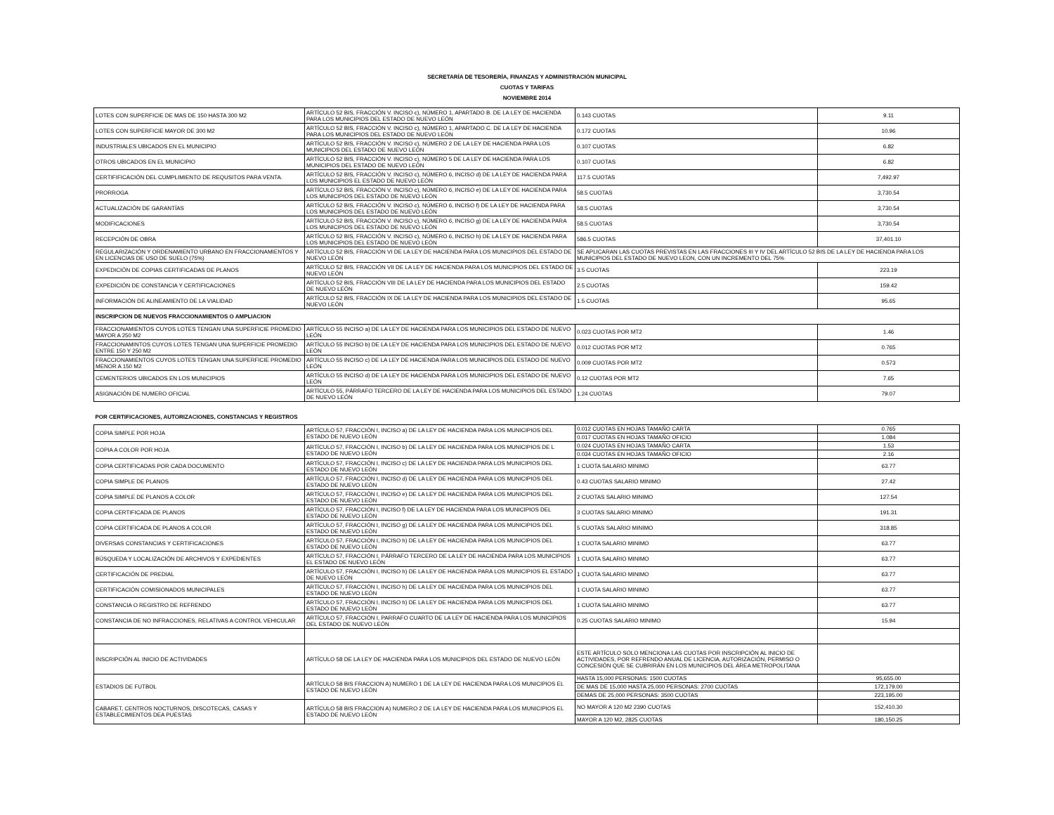SECRETARÍA DE TESORERÍA, FINANZAS Y ADMINISTRACIÓN MUNICIPAL
CUOTAS Y TARIFAS
NOVIEMBRE 2014
| LOTES CON SUPERFICIE DE MAS DE 150 HASTA 300 M2 | ARTÍCULO 52 BIS, FRACCIÓN V. INCISO c), NÚMERO 1, APARTADO B. DE LA LEY DE HACIENDA PARA LOS MUNICIPIOS DEL ESTADO DE NUEVO LEÓN | 0.143 CUOTAS | 9.11 |
| LOTES CON SUPERFICIE MAYOR DE 300 M2 | ARTÍCULO 52 BIS, FRACCIÓN V. INCISO c), NÚMERO 1, APARTADO C. DE LA LEY DE HACIENDA PARA LOS MUNICIPIOS DEL ESTADO DE NUEVO LEÓN | 0.172 CUOTAS | 10.96 |
| INDUSTRIALES UBICADOS EN EL MUNICIPIO | ARTÍCULO 52 BIS, FRACCIÓN V. INCISO c), NÚMERO 2 DE LA LEY DE HACIENDA PARA LOS MUNICIPIOS DEL ESTADO DE NUEVO LEÓN | 0.107 CUOTAS | 6.82 |
| OTROS UBICADOS EN EL MUNICIPIO | ARTÍCULO 52 BIS, FRACCIÓN V. INCISO c), NÚMERO 5 DE LA LEY DE HACIENDA PARA LOS MUNICIPIOS DEL ESTADO DE NUEVO LEÓN | 0.107 CUOTAS | 6.82 |
| CERTIFIFICACIÓN DEL CUMPLIMIENTO DE REQUSITOS PARA VENTA. | ARTÍCULO 52 BIS, FRACCIÓN V. INCISO c), NÚMERO 6, INCISO d) DE LA LEY DE HACIENDA PARA LOS MUNICIPIOS EL ESTADO DE NUEVO LEÓN | 117.5 CUOTAS | 7,492.97 |
| PRORROGA | ARTÍCULO 52 BIS, FRACCIÓN V. INCISO c), NÚMERO 6, INCISO e) DE LA LEY DE HACIENDA PARA LOS MUNICIPIOS DEL ESTADO DE NUEVO LEÓN | 58.5 CUOTAS | 3,730.54 |
| ACTUALIZACIÓN DE GARANTÍAS | ARTÍCULO 52 BIS, FRACCIÓN V. INCISO c), NÚMERO 6, INCISO f) DE LA LEY DE HACIENDA PARA LOS MUNICIPIOS DEL ESTADO DE NUEVO LEÓN | 58.5 CUOTAS | 3,730.54 |
| MODIFICACIONES | ARTÍCULO 52 BIS, FRACCIÓN V. INCISO c), NÚMERO 6, INCISO g) DE LA LEY DE HACIENDA PARA LOS MUNICIPIOS DEL ESTADO DE NUEVO LEÓN | 58.5 CUOTAS | 3,730.54 |
| RECEPCIÓN DE OBRA | ARTÍCULO 52 BIS, FRACCIÓN V. INCISO c), NÚMERO 6, INCISO h) DE LA LEY DE HACIENDA PARA LOS MUNICIPIOS DEL ESTADO DE NUEVO LEÓN | 586.5 CUOTAS | 37,401.10 |
| REGULARIZACIÓN Y ORDENAMIENTO URBANO EN FRACCIONAMIENTOS Y EN LICENCIAS DE USO DE SUELO (75%) | ARTÍCULO 52 BIS, FRACCIÓN VI DE LA LEY DE HACIENDA PARA LOS MUNICIPIOS DEL ESTADO DE NUEVO LEÓN | SE APLICARAN LAS CUOTAS PREVISTAS EN LAS FRACCIONES III Y IV DEL ARTÍCULO 52 BIS DE LA LEY DE HACIENDA PARA LOS MUNICIPIOS DEL ESTADO DE NUEVO LEON, CON UN INCREMENTO DEL 75% | |
| EXPEDICIÓN DE COPIAS CERTIFICADAS DE PLANOS | ARTÍCULO 52 BIS, FRACCIÓN VII DE LA LEY DE HACIENDA PARA LOS MUNICIPIOS DEL ESTADO DE NUEVO LEÓN | 3.5 CUOTAS | 223.19 |
| EXPEDICIÓN DE CONSTANCIA Y CERTIFICACIONES | ARTÍCULO 52 BIS, FRACCIÓN VIII DE LA LEY DE HACIENDA PARA LOS MUNICIPIOS DEL ESTADO DE NUEVO LEÓN | 2.5 CUOTAS | 159.42 |
| INFORMACIÓN DE ALINEAMIENTO DE LA VIALIDAD | ARTÍCULO 52 BIS, FRACCIÓN IX DE LA LEY DE HACIENDA PARA LOS MUNICIPIOS DEL ESTADO DE NUEVO LEÓN | 1.5 CUOTAS | 95.65 |
| INSCRIPCION DE NUEVOS FRACCIONAMIENTOS O AMPLIACION | | | |
| FRACCIONAMIENTOS CUYOS LOTES TENGAN UNA SUPERFICIE PROMEDIO MAYOR A 250 M2 | ARTÍCULO 55 INCISO a) DE LA LEY DE HACIENDA PARA LOS MUNICIPIOS DEL ESTADO DE NUEVO LEÓN | 0.023 CUOTAS POR MT2 | 1.46 |
| FRACCIONAMINTOS CUYOS LOTES TENGAN UNA SUPERFICIE PROMEDIO ENTRE 150 Y 250 M2 | ARTÍCULO 55 INCISO b) DE LA LEY DE HACIENDA PARA LOS MUNICIPIOS DEL ESTADO DE NUEVO LEÓN | 0.012 CUOTAS POR MT2 | 0.765 |
| FRACCIONAMIENTOS CUYOS LOTES TENGAN UNA SUPERFICIE PROMEDIO MENOR A 150 M2 | ARTÍCULO 55 INCISO c) DE LA LEY DE HACIENDA PARA LOS MUNICIPIOS DEL ESTADO DE NUEVO LEÓN | 0.009 CUOTAS POR MT2 | 0.573 |
| CEMENTERIOS UBICADOS EN LOS MUNICIPIOS | ARTÍCULO 55 INCISO d) DE LA LEY DE HACIENDA PARA LOS MUNICIPIOS DEL ESTADO DE NUEVO LEÓN | 0.12 CUOTAS POR MT2 | 7.65 |
| ASIGNACIÓN DE NUMERO OFICIAL | ARTÍCULO 55, PÁRRAFO TERCERO DE LA LEY DE HACIENDA PARA LOS MUNICIPIOS DEL ESTADO DE NUEVO LEÓN | 1.24 CUOTAS | 79.07 |
| POR CERTIFICACIONES, AUTORIZACIONES, CONSTANCIAS Y REGISTROS | | | |
| COPIA SIMPLE POR HOJA | ARTÍCULO 57, FRACCIÓN I, INCISO a) DE LA LEY DE HACIENDA PARA LOS MUNICIPIOS DEL ESTADO DE NUEVO LEÓN | 0.012 CUOTAS EN HOJAS TAMAÑO CARTA | 0.765 |
| | | 0.017 CUOTAS EN HOJAS TAMAÑO OFICIO | 1.084 |
| COPIA A COLOR POR HOJA | ARTÍCULO 57, FRACCIÓN I, INCISO b) DE LA LEY DE HACIENDA PARA LOS MUNICIPIOS DE L ESTADO DE NUEVO LEÓN | 0.024 CUOTAS EN HOJAS TAMAÑO CARTA | 1.53 |
| | | 0.034 CUOTAS EN HOJAS TAMAÑO OFICIO | 2.16 |
| COPIA CERTIFICADAS POR CADA DOCUMENTO | ARTÍCULO 57, FRACCIÓN I, INCISO c) DE LA LEY DE HACIENDA PARA LOS MUNICIPIOS DEL ESTADO DE NUEVO LEÓN | 1 CUOTA SALARIO MINIMO | 63.77 |
| COPIA SIMPLE DE PLANOS | ARTÍCULO 57, FRACCIÓN I, INCISO d) DE LA LEY DE HACIENDA PARA LOS MUNICIPIOS DEL ESTADO DE NUEVO LEÓN | 0.43 CUOTAS SALARIO MINIMO | 27.42 |
| COPIA SIMPLE DE PLANOS A COLOR | ARTÍCULO 57, FRACCIÓN I, INCISO e) DE LA LEY DE HACIENDA PARA LOS MUNICIPIOS DEL ESTADO DE NUEVO LEÓN | 2 CUOTAS SALARIO MINIMO | 127.54 |
| COPIA CERTIFICADA DE PLANOS | ARTÍCULO 57, FRACCIÓN I, INCISO f) DE LA LEY DE HACIENDA PARA LOS MUNICIPIOS DEL ESTADO DE NUEVO LEÓN | 3 CUOTAS SALARIO MINIMO | 191.31 |
| COPIA CERTIFICADA DE PLANOS A COLOR | ARTÍCULO 57, FRACCIÓN I, INCISO g) DE LA LEY DE HACIENDA PARA LOS MUNICIPIOS DEL ESTADO DE NUEVO LEÓN | 5 CUOTAS SALARIO MINIMO | 318.85 |
| DIVERSAS CONSTANCIAS Y CERTIFICACIONES | ARTÍCULO 57, FRACCIÓN I, INCISO h) DE LA LEY DE HACIENDA PARA LOS MUNICIPIOS DEL ESTADO DE NUEVO LEÓN | 1 CUOTA SALARIO MINIMO | 63.77 |
| BÚSQUEDA Y LOCALIZACIÓN DE ARCHIVOS Y EXPEDIENTES | ARTÍCULO 57, FRACCIÓN I, PÁRRAFO TERCERO DE LA LEY DE HACIENDA PARA LOS MUNICIPIOS EL ESTADO DE NUEVO LEÓN | 1 CUOTA SALARIO MINIMO | 63.77 |
| CERTIFICACIÓN DE PREDIAL | ARTÍCULO 57, FRACCIÓN I, INCISO h) DE LA LEY DE HACIENDA PARA LOS MUNICIPIOS EL ESTADO DE NUEVO LEÓN | 1 CUOTA SALARIO MINIMO | 63.77 |
| CERTIFICACIÓN COMISIONADOS MUNICIPALES | ARTÍCULO 57, FRACCIÓN I, INCISO h) DE LA LEY DE HACIENDA PARA LOS MUNICIPIOS DEL ESTADO DE NUEVO LEÓN | 1 CUOTA SALARIO MINIMO | 63.77 |
| CONSTANCIA O REGISTRO DE REFRENDO | ARTÍCULO 57, FRACCIÓN I, INCISO h) DE LA LEY DE HACIENDA PARA LOS MUNICIPIOS DEL ESTADO DE NUEVO LEÓN | 1 CUOTA SALARIO MINIMO | 63.77 |
| CONSTANCIA DE NO INFRACCIONES, RELATIVAS A CONTROL VEHICULAR | ARTÍCULO 57, FRACCIÓN I, PARRAFO CUARTO DE LA LEY DE HACIENDA PARA LOS MUNICIPIOS DEL ESTADO DE NUEVO LEÓN | 0.25 CUOTAS SALARIO MINIMO | 15.94 |
| INSCRIPCIÓN AL INICIO DE ACTIVIDADES | ARTÍCULO 58 DE LA LEY DE HACIENDA PARA LOS MUNICIPIOS DEL ESTADO DE NUEVO LEÓN | ESTE ARTÍCULO SOLO MENCIONA LAS CUOTAS POR INSCRIPCIÓN AL INICIO DE ACTIVIDADES, POR REFRENDO ANUAL DE LICENCIA, AUTORIZACIÓN, PERMISO O CONCESIÓN QUE SE CUBRIRÁN EN LOS MUNICIPIOS DEL ÁREA METROPOLITANA | |
| ESTADIOS DE FUTBOL | ARTÍCULO 58 BIS FRACCION A) NUMERO 1 DE LA LEY DE HACIENDA PARA LOS MUNICIPIOS EL ESTADO DE NUEVO LEÓN | HASTA 15,000 PERSONAS: 1500 CUOTAS | 95,655.00 |
| | | DE MAS DE 15,000 HASTA 25,000 PERSONAS: 2700 CUOTAS | 172,179.00 |
| | | DEMAS DE 25,000 PERSONAS: 3500 CUOTAS | 223,195.00 |
| CABARET, CENTROS NOCTURNOS, DISCOTECAS, CASAS Y ESTABLECIMIENTOS DEA PUESTAS | ARTÍCULO 58 BIS FRACCION A) NUMERO 2 DE LA LEY DE HACIENDA PARA LOS MUNICIPIOS EL ESTADO DE NUEVO LEÓN | NO MAYOR A 120 M2 2390 CUOTAS | 152,410.30 |
| | | MAYOR A 120 M2, 2825 CUOTAS | 180,150.25 |